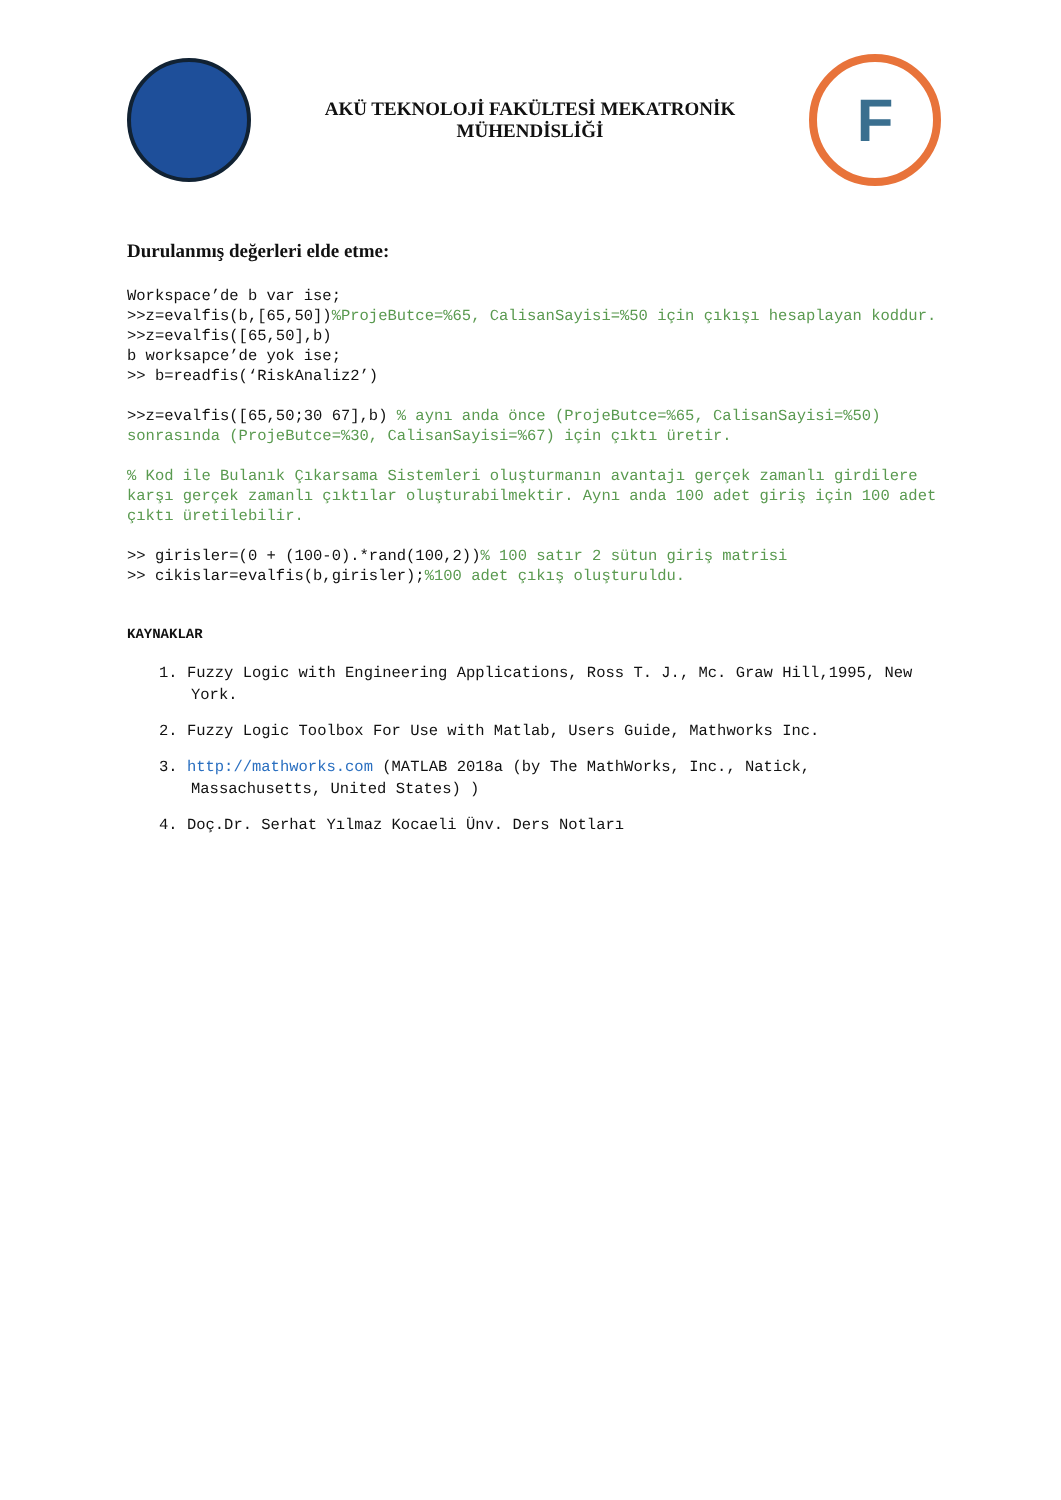AKÜ TEKNOLOJİ FAKÜLTESİ MEKATRONİK
MÜHENDİSLİĞİ
F
Durulanmış değerleri elde etme:
Workspace’de b var ise; >>z=evalfis(b,[65,50])%ProjeButce=%65, CalisanSayisi=%50 için çıkışı hesaplayan koddur. >>z=evalfis([65,50],b) b worksapce’de yok ise; >> b=readfis(‘RiskAnaliz2’)
>>z=evalfis([65,50;30 67],b) % aynı anda önce (ProjeButce=%65, CalisanSayisi=%50) sonrasında (ProjeButce=%30, CalisanSayisi=%67) için çıktı üretir.
% Kod ile Bulanık Çıkarsama Sistemleri oluşturmanın avantajı gerçek zamanlı girdilere karşı gerçek zamanlı çıktılar oluşturabilmektir. Aynı anda 100 adet giriş için 100 adet çıktı üretilebilir.
>> girisler=(0 + (100-0).*rand(100,2))% 100 satır 2 sütun giriş matrisi >> cikislar=evalfis(b,girisler);%100 adet çıkış oluşturuldu.
KAYNAKLAR
1. Fuzzy Logic with Engineering Applications, Ross T. J., Mc. Graw Hill,1995, New York.
2. Fuzzy Logic Toolbox For Use with Matlab, Users Guide, Mathworks Inc.
3. http://mathworks.com (MATLAB 2018a (by The MathWorks, Inc., Natick, Massachusetts, United States) )
4. Doç.Dr. Serhat Yılmaz Kocaeli Ünv. Ders Notları